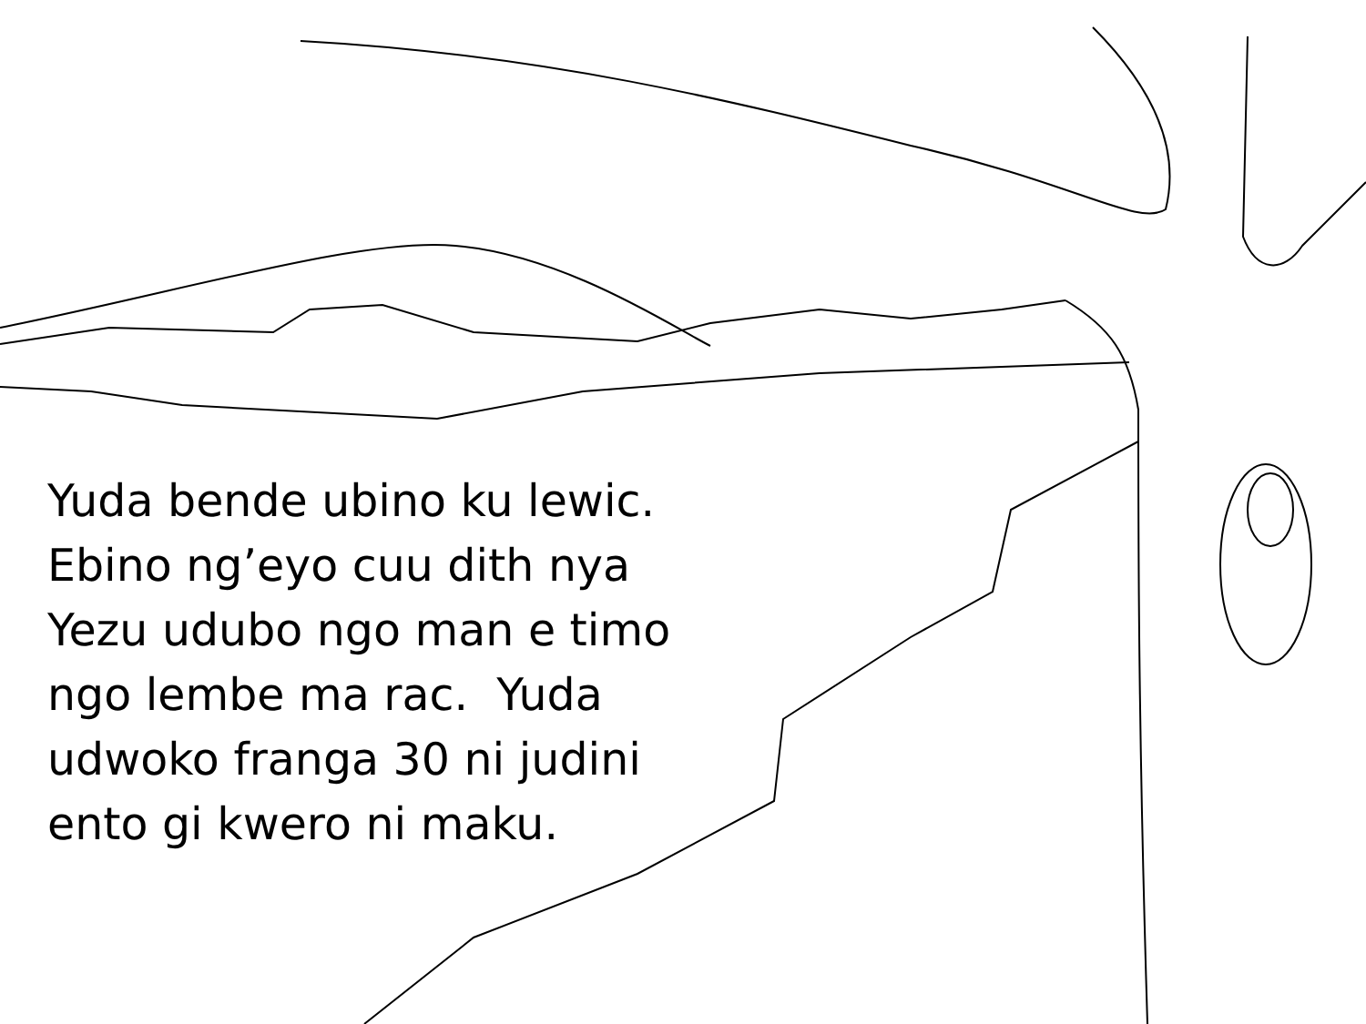Yuda bende ubino ku lewic. Ebino ng’eyo cuu dith nya Yezu udubo ngo man e timo ngo lembe ma rac. Yuda udwoko franga 30 ni judini ento gi kwero ni maku.